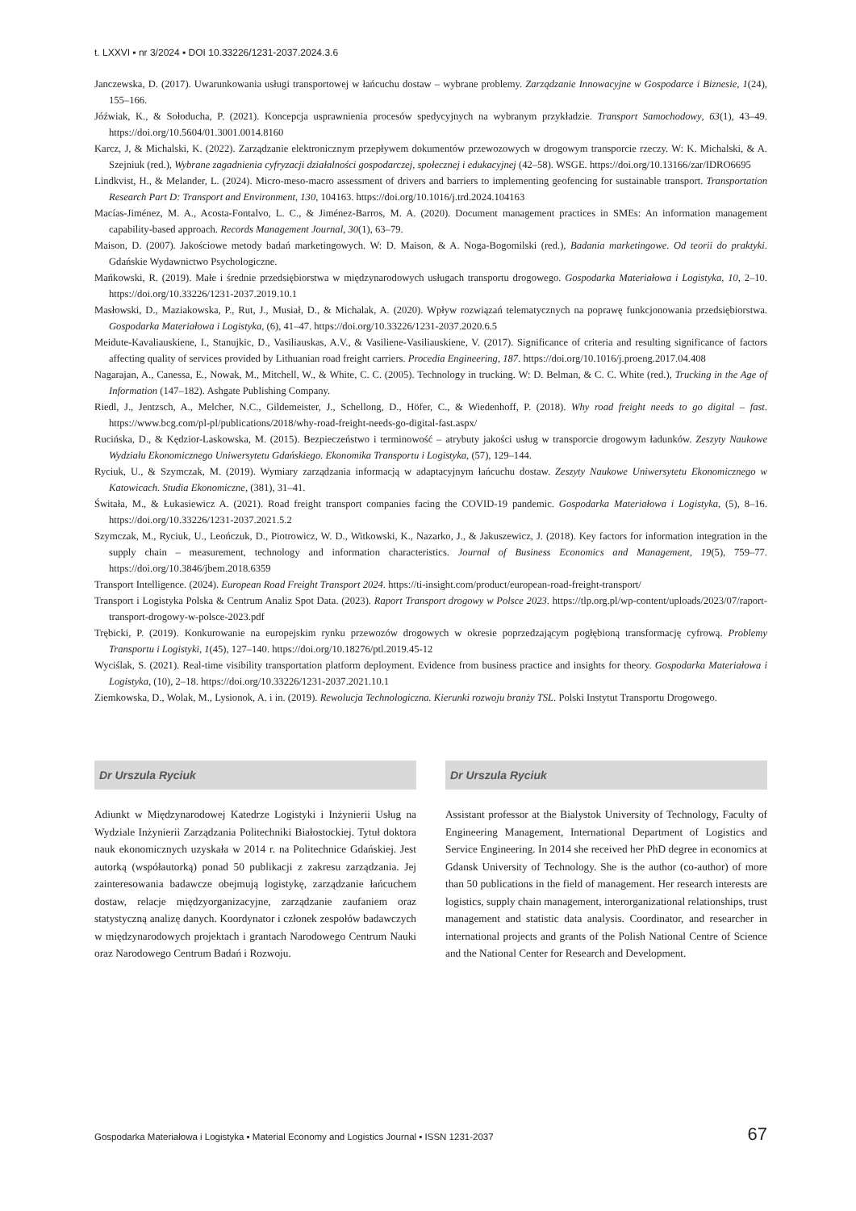t. LXXVI ▪ nr 3/2024 ▪ DOI 10.33226/1231-2037.2024.3.6
Janczewska, D. (2017). Uwarunkowania usługi transportowej w łańcuchu dostaw – wybrane problemy. Zarządzanie Innowacyjne w Gospodarce i Biznesie, 1(24), 155–166.
Jóźwiak, K., & Sołoducha, P. (2021). Koncepcja usprawnienia procesów spedycyjnych na wybranym przykładzie. Transport Samochodowy, 63(1), 43–49. https://doi.org/10.5604/01.3001.0014.8160
Karcz, J, & Michalski, K. (2022). Zarządzanie elektronicznym przepływem dokumentów przewozowych w drogowym transporcie rzeczy. W: K. Michalski, & A. Szejniuk (red.), Wybrane zagadnienia cyfryzacji działalności gospodarczej, społecznej i edukacyjnej (42–58). WSGE. https://doi.org/10.13166/zar/IDRO6695
Lindkvist, H., & Melander, L. (2024). Micro-meso-macro assessment of drivers and barriers to implementing geofencing for sustainable transport. Transportation Research Part D: Transport and Environment, 130, 104163. https://doi.org/10.1016/j.trd.2024.104163
Macías-Jiménez, M. A., Acosta-Fontalvo, L. C., & Jiménez-Barros, M. A. (2020). Document management practices in SMEs: An information management capability-based approach. Records Management Journal, 30(1), 63–79.
Maison, D. (2007). Jakościowe metody badań marketingowych. W: D. Maison, & A. Noga-Bogomilski (red.), Badania marketingowe. Od teorii do praktyki. Gdańskie Wydawnictwo Psychologiczne.
Mańkowski, R. (2019). Małe i średnie przedsiębiorstwa w międzynarodowych usługach transportu drogowego. Gospodarka Materiałowa i Logistyka, 10, 2–10. https://doi.org/10.33226/1231-2037.2019.10.1
Masłowski, D., Maziakowska, P., Rut, J., Musiał, D., & Michalak, A. (2020). Wpływ rozwiązań telematycznych na poprawę funkcjonowania przedsiębiorstwa. Gospodarka Materiałowa i Logistyka, (6), 41–47. https://doi.org/10.33226/1231-2037.2020.6.5
Meidute-Kavaliauskiene, I., Stanujkic, D., Vasiliauskas, A.V., & Vasiliene-Vasiliauskiene, V. (2017). Significance of criteria and resulting significance of factors affecting quality of services provided by Lithuanian road freight carriers. Procedia Engineering, 187. https://doi.org/10.1016/j.proeng.2017.04.408
Nagarajan, A., Canessa, E., Nowak, M., Mitchell, W., & White, C. C. (2005). Technology in trucking. W: D. Belman, & C. C. White (red.), Trucking in the Age of Information (147–182). Ashgate Publishing Company.
Riedl, J., Jentzsch, A., Melcher, N.C., Gildemeister, J., Schellong, D., Höfer, C., & Wiedenhoff, P. (2018). Why road freight needs to go digital – fast. https://www.bcg.com/pl-pl/publications/2018/why-road-freight-needs-go-digital-fast.aspx/
Rucińska, D., & Kędzior-Laskowska, M. (2015). Bezpieczeństwo i terminowość – atrybuty jakości usług w transporcie drogowym ładunków. Zeszyty Naukowe Wydziału Ekonomicznego Uniwersytetu Gdańskiego. Ekonomika Transportu i Logistyka, (57), 129–144.
Ryciuk, U., & Szymczak, M. (2019). Wymiary zarządzania informacją w adaptacyjnym łańcuchu dostaw. Zeszyty Naukowe Uniwersytetu Ekonomicznego w Katowicach. Studia Ekonomiczne, (381), 31–41.
Świtała, M., & Łukasiewicz A. (2021). Road freight transport companies facing the COVID-19 pandemic. Gospodarka Materiałowa i Logistyka, (5), 8–16. https://doi.org/10.33226/1231-2037.2021.5.2
Szymczak, M., Ryciuk, U., Leończuk, D., Piotrowicz, W. D., Witkowski, K., Nazarko, J., & Jakuszewicz, J. (2018). Key factors for information integration in the supply chain – measurement, technology and information characteristics. Journal of Business Economics and Management, 19(5), 759–77. https://doi.org/10.3846/jbem.2018.6359
Transport Intelligence. (2024). European Road Freight Transport 2024. https://ti-insight.com/product/european-road-freight-transport/
Transport i Logistyka Polska & Centrum Analiz Spot Data. (2023). Raport Transport drogowy w Polsce 2023. https://tlp.org.pl/wp-content/uploads/2023/07/raport-transport-drogowy-w-polsce-2023.pdf
Trębicki, P. (2019). Konkurowanie na europejskim rynku przewozów drogowych w okresie poprzedzającym pogłębioną transformację cyfrową. Problemy Transportu i Logistyki, 1(45), 127–140. https://doi.org/10.18276/ptl.2019.45-12
Wyciślak, S. (2021). Real-time visibility transportation platform deployment. Evidence from business practice and insights for theory. Gospodarka Materiałowa i Logistyka, (10), 2–18. https://doi.org/10.33226/1231-2037.2021.10.1
Ziemkowska, D., Wolak, M., Lysionok, A. i in. (2019). Rewolucja Technologiczna. Kierunki rozwoju branży TSL. Polski Instytut Transportu Drogowego.
Dr Urszula Ryciuk
Adiunkt w Międzynarodowej Katedrze Logistyki i Inżynierii Usług na Wydziale Inżynierii Zarządzania Politechniki Białostockiej. Tytuł doktora nauk ekonomicznych uzyskała w 2014 r. na Politechnice Gdańskiej. Jest autorką (współautorką) ponad 50 publikacji z zakresu zarządzania. Jej zainteresowania badawcze obejmują logistykę, zarządzanie łańcuchem dostaw, relacje międzyorganizacyjne, zarządzanie zaufaniem oraz statystyczną analizę danych. Koordynator i członek zespołów badawczych w międzynarodowych projektach i grantach Narodowego Centrum Nauki oraz Narodowego Centrum Badań i Rozwoju.
Dr Urszula Ryciuk
Assistant professor at the Bialystok University of Technology, Faculty of Engineering Management, International Department of Logistics and Service Engineering. In 2014 she received her PhD degree in economics at Gdansk University of Technology. She is the author (co-author) of more than 50 publications in the field of management. Her research interests are logistics, supply chain management, interorganizational relationships, trust management and statistic data analysis. Coordinator, and researcher in international projects and grants of the Polish National Centre of Science and the National Center for Research and Development.
Gospodarka Materiałowa i Logistyka ▪ Material Economy and Logistics Journal ▪ ISSN 1231-2037 67